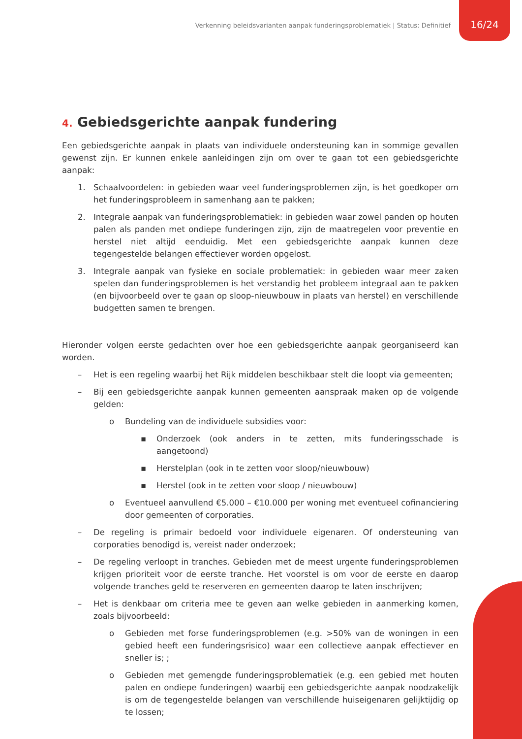Verkenning beleidsvarianten aanpak funderingsproblematiek | Status: Definitief
16/24
4. Gebiedsgerichte aanpak fundering
Een gebiedsgerichte aanpak in plaats van individuele ondersteuning kan in sommige gevallen gewenst zijn. Er kunnen enkele aanleidingen zijn om over te gaan tot een gebiedsgerichte aanpak:
1. Schaalvoordelen: in gebieden waar veel funderingsproblemen zijn, is het goedkoper om het funderingsprobleem in samenhang aan te pakken;
2. Integrale aanpak van funderingsproblematiek: in gebieden waar zowel panden op houten palen als panden met ondiepe funderingen zijn, zijn de maatregelen voor preventie en herstel niet altijd eenduidig. Met een gebiedsgerichte aanpak kunnen deze tegengestelde belangen effectiever worden opgelost.
3. Integrale aanpak van fysieke en sociale problematiek: in gebieden waar meer zaken spelen dan funderingsproblemen is het verstandig het probleem integraal aan te pakken (en bijvoorbeeld over te gaan op sloop-nieuwbouw in plaats van herstel) en verschillende budgetten samen te brengen.
Hieronder volgen eerste gedachten over hoe een gebiedsgerichte aanpak georganiseerd kan worden.
– Het is een regeling waarbij het Rijk middelen beschikbaar stelt die loopt via gemeenten;
– Bij een gebiedsgerichte aanpak kunnen gemeenten aanspraak maken op de volgende gelden:
o Bundeling van de individuele subsidies voor:
▪ Onderzoek (ook anders in te zetten, mits funderingsschade is aangetoond)
▪ Herstelplan (ook in te zetten voor sloop/nieuwbouw)
▪ Herstel (ook in te zetten voor sloop / nieuwbouw)
o Eventueel aanvullend €5.000 – €10.000 per woning met eventueel cofinanciering door gemeenten of corporaties.
– De regeling is primair bedoeld voor individuele eigenaren. Of ondersteuning van corporaties benodigd is, vereist nader onderzoek;
– De regeling verloopt in tranches. Gebieden met de meest urgente funderingsproblemen krijgen prioriteit voor de eerste tranche. Het voorstel is om voor de eerste en daarop volgende tranches geld te reserveren en gemeenten daarop te laten inschrijven;
– Het is denkbaar om criteria mee te geven aan welke gebieden in aanmerking komen, zoals bijvoorbeeld:
o Gebieden met forse funderingsproblemen (e.g. >50% van de woningen in een gebied heeft een funderingsrisico) waar een collectieve aanpak effectiever en sneller is; ;
o Gebieden met gemengde funderingsproblematiek (e.g. een gebied met houten palen en ondiepe funderingen) waarbij een gebiedsgerichte aanpak noodzakelijk is om de tegengestelde belangen van verschillende huiseigenaren gelijktijdig op te lossen;